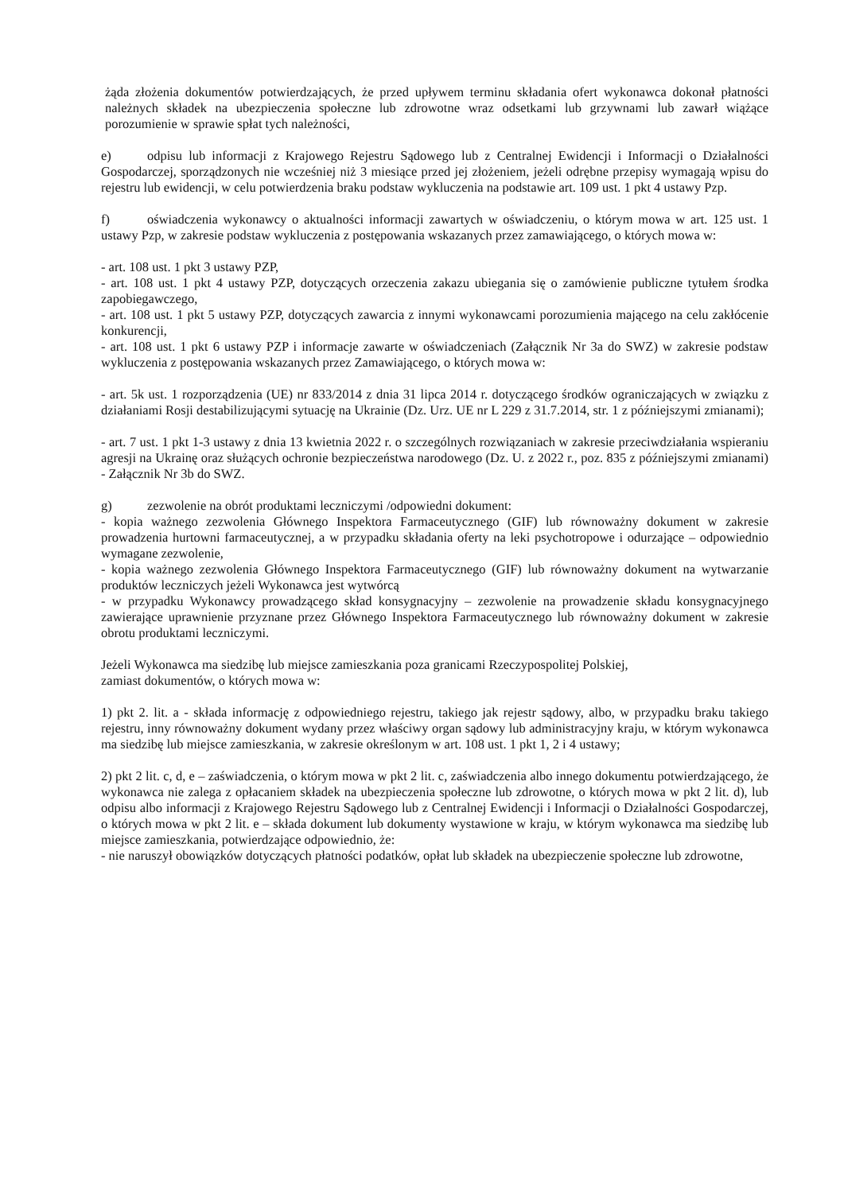żąda złożenia dokumentów potwierdzających, że przed upływem terminu składania ofert wykonawca dokonał płatności należnych składek na ubezpieczenia społeczne lub zdrowotne wraz odsetkami lub grzywnami lub zawarł wiążące porozumienie w sprawie spłat tych należności,
e) odpisu lub informacji z Krajowego Rejestru Sądowego lub z Centralnej Ewidencji i Informacji o Działalności Gospodarczej, sporządzonych nie wcześniej niż 3 miesiące przed jej złożeniem, jeżeli odrębne przepisy wymagają wpisu do rejestru lub ewidencji, w celu potwierdzenia braku podstaw wykluczenia na podstawie art. 109 ust. 1 pkt 4 ustawy Pzp.
f) oświadczenia wykonawcy o aktualności informacji zawartych w oświadczeniu, o którym mowa w art. 125 ust. 1 ustawy Pzp, w zakresie podstaw wykluczenia z postępowania wskazanych przez zamawiającego, o których mowa w:
- art. 108 ust. 1 pkt 3 ustawy PZP,
- art. 108 ust. 1 pkt 4 ustawy PZP, dotyczących orzeczenia zakazu ubiegania się o zamówienie publiczne tytułem środka zapobiegawczego,
- art. 108 ust. 1 pkt 5 ustawy PZP, dotyczących zawarcia z innymi wykonawcami porozumienia mającego na celu zakłócenie konkurencji,
- art. 108 ust. 1 pkt 6 ustawy PZP i informacje zawarte w oświadczeniach (Załącznik Nr 3a do SWZ) w zakresie podstaw wykluczenia z postępowania wskazanych przez Zamawiającego, o których mowa w:
- art. 5k ust. 1 rozporządzenia (UE) nr 833/2014 z dnia 31 lipca 2014 r. dotyczącego środków ograniczających w związku z działaniami Rosji destabilizującymi sytuację na Ukrainie (Dz. Urz. UE nr L 229 z 31.7.2014, str. 1 z późniejszymi zmianami);
- art. 7 ust. 1 pkt 1-3 ustawy z dnia 13 kwietnia 2022 r. o szczególnych rozwiązaniach w zakresie przeciwdziałania wspieraniu agresji na Ukrainę oraz służących ochronie bezpieczeństwa narodowego (Dz. U. z 2022 r., poz. 835 z późniejszymi zmianami) - Załącznik Nr 3b do SWZ.
g) zezwolenie na obrót produktami leczniczymi /odpowiedni dokument:
- kopia ważnego zezwolenia Głównego Inspektora Farmaceutycznego (GIF) lub równoważny dokument w zakresie prowadzenia hurtowni farmaceutycznej, a w przypadku składania oferty na leki psychotropowe i odurzające – odpowiednio wymagane zezwolenie,
- kopia ważnego zezwolenia Głównego Inspektora Farmaceutycznego (GIF) lub równoważny dokument na wytwarzanie produktów leczniczych jeżeli Wykonawca jest wytwórcą
- w przypadku Wykonawcy prowadzącego skład konsygnacyjny – zezwolenie na prowadzenie składu konsygnacyjnego zawierające uprawnienie przyznane przez Głównego Inspektora Farmaceutycznego lub równoważny dokument w zakresie obrotu produktami leczniczymi.
Jeżeli Wykonawca ma siedzibę lub miejsce zamieszkania poza granicami Rzeczypospolitej Polskiej,
zamiast dokumentów, o których mowa w:
1) pkt 2. lit. a - składa informację z odpowiedniego rejestru, takiego jak rejestr sądowy, albo, w przypadku braku takiego rejestru, inny równoważny dokument wydany przez właściwy organ sądowy lub administracyjny kraju, w którym wykonawca ma siedzibę lub miejsce zamieszkania, w zakresie określonym w art. 108 ust. 1 pkt 1, 2 i 4 ustawy;
2) pkt 2 lit. c, d, e – zaświadczenia, o którym mowa w pkt 2 lit. c, zaświadczenia albo innego dokumentu potwierdzającego, że wykonawca nie zalega z opłacaniem składek na ubezpieczenia społeczne lub zdrowotne, o których mowa w pkt 2 lit. d), lub odpisu albo informacji z Krajowego Rejestru Sądowego lub z Centralnej Ewidencji i Informacji o Działalności Gospodarczej, o których mowa w pkt 2 lit. e – składa dokument lub dokumenty wystawione w kraju, w którym wykonawca ma siedzibę lub miejsce zamieszkania, potwierdzające odpowiednio, że:
- nie naruszył obowiązków dotyczących płatności podatków, opłat lub składek na ubezpieczenie społeczne lub zdrowotne,